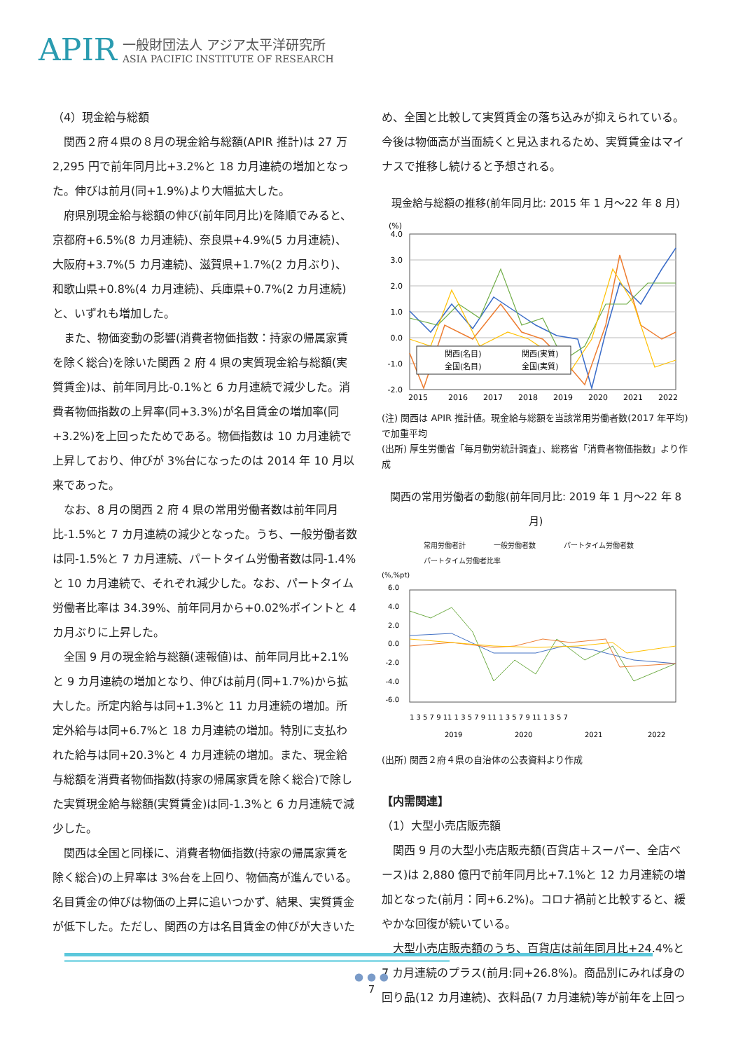APIR
一般財団法人 アジア太平洋研究所
ASIA PACIFIC INSTITUTE OF RESEARCH
（4）現金給与総額
関西２府４県の８月の現金給与総額(APIR 推計)は 27 万 2,295 円で前年同月比+3.2%と 18 カ月連続の増加となった。伸びは前月(同+1.9%)より大幅拡大した。
府県別現金給与総額の伸び(前年同月比)を降順でみると、京都府+6.5%(8 カ月連続)、奈良県+4.9%(5 カ月連続)、大阪府+3.7%(5 カ月連続)、滋賀県+1.7%(2 カ月ぶり)、和歌山県+0.8%(4 カ月連続)、兵庫県+0.7%(2 カ月連続)と、いずれも増加した。
また、物価変動の影響(消費者物価指数：持家の帰属家賃を除く総合)を除いた関西 2 府 4 県の実質現金給与総額(実質賃金)は、前年同月比-0.1%と 6 カ月連続で減少した。消費者物価指数の上昇率(同+3.3%)が名目賃金の増加率(同+3.2%)を上回ったためである。物価指数は 10 カ月連続で上昇しており、伸びが 3%台になったのは 2014 年 10 月以来であった。
なお、8 月の関西 2 府 4 県の常用労働者数は前年同月比-1.5%と 7 カ月連続の減少となった。うち、一般労働者数は同-1.5%と 7 カ月連続、パートタイム労働者数は同-1.4%と 10 カ月連続で、それぞれ減少した。なお、パートタイム労働者比率は 34.39%、前年同月から+0.02%ポイントと 4 カ月ぶりに上昇した。
全国 9 月の現金給与総額(速報値)は、前年同月比+2.1%と 9 カ月連続の増加となり、伸びは前月(同+1.7%)から拡大した。所定内給与は同+1.3%と 11 カ月連続の増加。所定外給与は同+6.7%と 18 カ月連続の増加。特別に支払われた給与は同+20.3%と 4 カ月連続の増加。また、現金給与総額を消費者物価指数(持家の帰属家賃を除く総合)で除した実質現金給与総額(実質賃金)は同-1.3%と 6 カ月連続で減少した。
関西は全国と同様に、消費者物価指数(持家の帰属家賃を除く総合)の上昇率は 3%台を上回り、物価高が進んでいる。名目賃金の伸びは物価の上昇に追いつかず、結果、実質賃金が低下した。ただし、関西の方は名目賃金の伸びが大きいた
め、全国と比較して実質賃金の落ち込みが抑えられている。今後は物価高が当面続くと見込まれるため、実質賃金はマイナスで推移し続けると予想される。
現金給与総額の推移(前年同月比: 2015 年 1 月～22 年 8 月)
(%)
4.0
3.0
2.0
1.0
0.0
-1.0
-2.0
2015
2016
2017
2018
2019
2020
2021
2022
関西(名目)
関西(実質)
全国(名目)
全国(実質)
(注) 関西は APIR 推計値。現金給与総額を当該常用労働者数(2017 年平均)で加重平均
(出所) 厚生労働省「毎月勤労統計調査」、総務省「消費者物価指数」より作成
関西の常用労働者の動態(前年同月比: 2019 年 1 月～22 年 8 月)
常用労働者計 一般労働者数 パートタイム労働者数 パートタイム労働者比率
(%,%pt)
6.0
4.0
2.0
0.0
-2.0
-4.0
-6.0
1 3 5 7 9 11 1 3 5 7 9 11 1 3 5 7 9 11 1 3 5 7
2019
2020
2021
2022
(出所) 関西２府４県の自治体の公表資料より作成
【内需関連】
（1）大型小売店販売額
関西 9 月の大型小売店販売額(百貨店＋スーパー、全店ベース)は 2,880 億円で前年同月比+7.1%と 12 カ月連続の増加となった(前月：同+6.2%)。コロナ禍前と比較すると、緩やかな回復が続いている。
大型小売店販売額のうち、百貨店は前年同月比+24.4%と 7 カ月連続のプラス(前月:同+26.8%)。商品別にみれば身の回り品(12 カ月連続)、衣料品(7 カ月連続)等が前年を上回っ
● ● ●
7